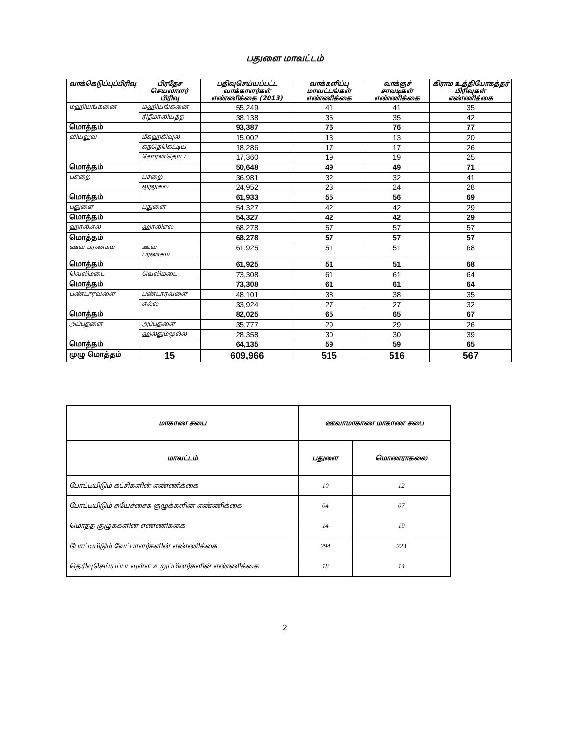பதுளை மாவட்டம்
| வாக்கெடுப்புப்பிரிவு | பிரதேச செயலாளர் பிரிவு | பதிவுசெய்யப்பட்ட வாக்காளர்கள் எண்ணிக்கை (2013) | வாக்களிப்பு மாவட்டங்கள் எண்ணிக்கை | வாக்குச் சாவடிகள் எண்ணிக்கை | கிராம உத்தியோகத்தர் பிரிவுகள் எண்ணிக்கை |
| --- | --- | --- | --- | --- | --- |
| மஹியங்கனை | மஹியங்கனை | 55,249 | 41 | 41 | 35 |
| | ரிதீமாலியத்த | 38,138 | 35 | 35 | 42 |
| மொத்தம் | | 93,387 | 76 | 76 | 77 |
| வியலுவ | மீகஹகிவுல | 15,002 | 13 | 13 | 20 |
| | கந்தெகெட்டிய | 18,286 | 17 | 17 | 26 |
| | சோரனதொட்ட | 17,360 | 19 | 19 | 25 |
| மொத்தம் | | 50,648 | 49 | 49 | 71 |
| பசறை | பசறை | 36,981 | 32 | 32 | 41 |
| | லுனுகல | 24,952 | 23 | 24 | 28 |
| மொத்தம் | | 61,933 | 55 | 56 | 69 |
| பதுளை | பதுளை | 54,327 | 42 | 42 | 29 |
| மொத்தம் | | 54,327 | 42 | 42 | 29 |
| ஹாலிஎல | ஹாலிஎல | 68,278 | 57 | 57 | 57 |
| மொத்தம் | | 68,278 | 57 | 57 | 57 |
| ஊவ பரணகம | ஊவ பரணகம | 61,925 | 51 | 51 | 68 |
| மொத்தம் | | 61,925 | 51 | 51 | 68 |
| வெலிமடை | வெலிமடை | 73,308 | 61 | 61 | 64 |
| மொத்தம் | | 73,308 | 61 | 61 | 64 |
| பண்டாரவளை | பண்டாரவளை | 48,101 | 38 | 38 | 35 |
| | எல்ல | 33,924 | 27 | 27 | 32 |
| மொத்தம் | | 82,025 | 65 | 65 | 67 |
| அப்புதளை | அப்புதளை | 35,777 | 29 | 29 | 26 |
| | ஹல்தும்முல்ல | 28,358 | 30 | 30 | 39 |
| மொத்தம் | | 64,135 | 59 | 59 | 65 |
| முழு மொத்தம் | 15 | 609,966 | 515 | 516 | 567 |
| மாகாண சபை | ஊவாமாகாண மாகாண சபை | |
| மாவட்டம் | பதுளை | மொணராகலை |
| போட்டியிடும் கட்சிகளின் எண்ணிக்கை | 10 | 12 |
| போட்டியிடும் சுயேச்சைக் குழுக்களின் எண்ணிக்கை | 04 | 07 |
| மொத்த குழுக்களின் எண்ணிக்கை | 14 | 19 |
| போட்டியிடும் வேட்பாளர்களின் எண்ணிக்கை | 294 | 323 |
| தெரிவுசெய்யப்படவுள்ள உறுப்பினர்களின் எண்ணிக்கை | 18 | 14 |
2